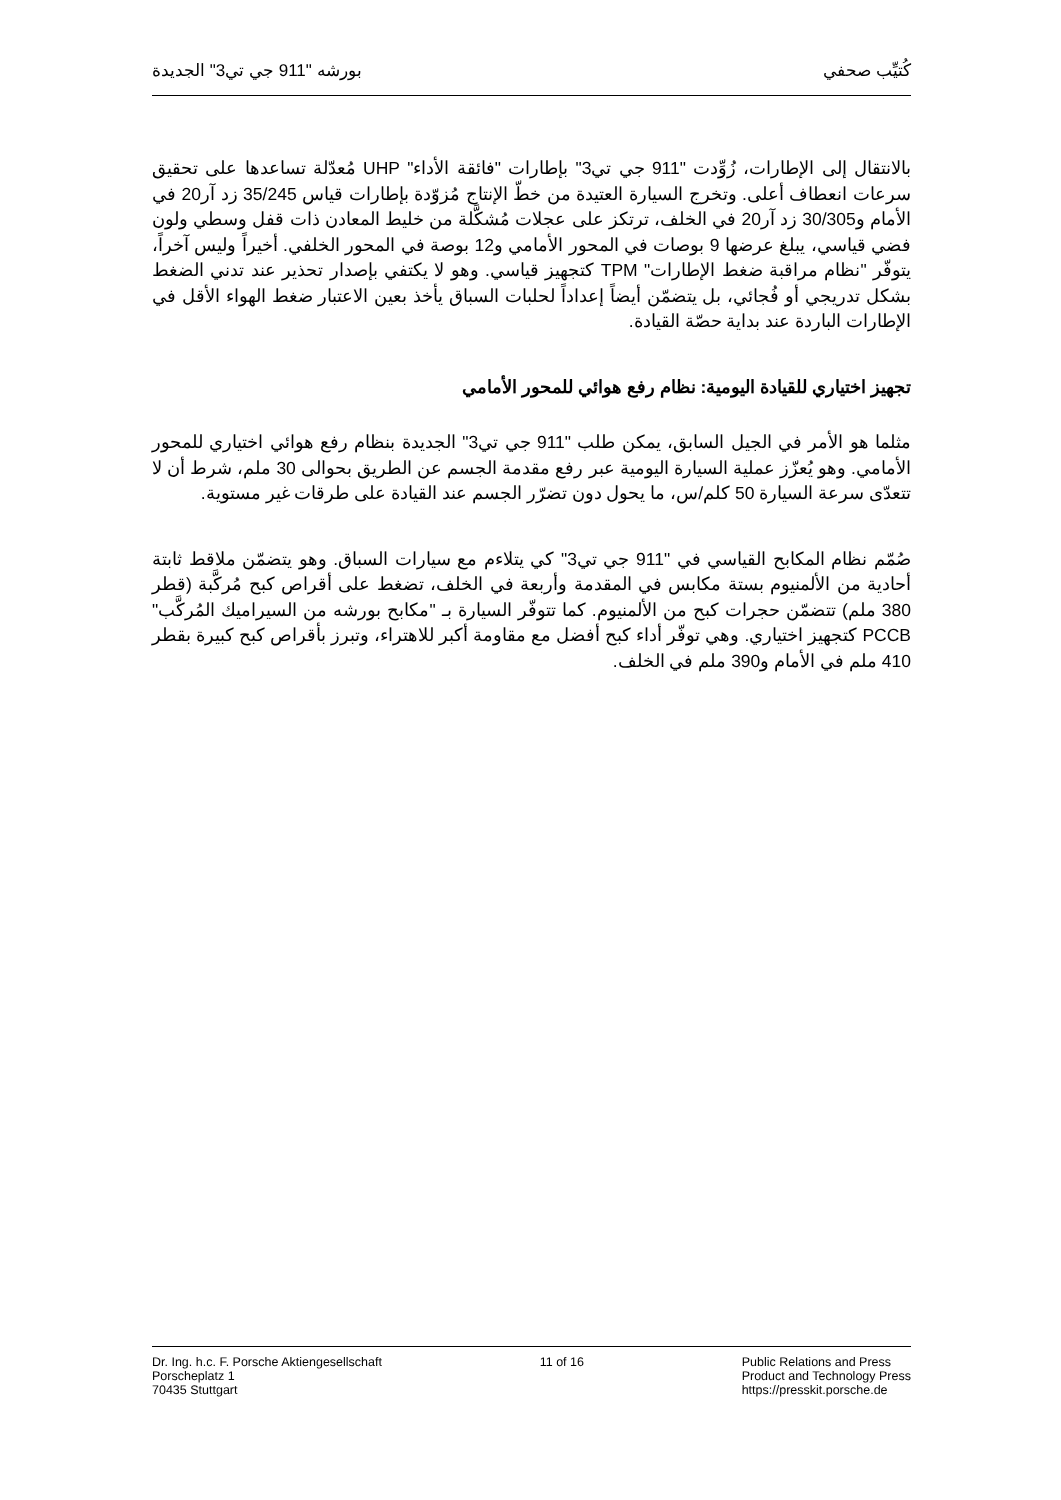كُتيِّب صحفي بورشه "911 جي تي3" الجديدة
بالانتقال إلى الإطارات، زُوِّدت "911 جي تي3" بإطارات "فائقة الأداء" UHP مُعدّلة تساعدها على تحقيق سرعات انعطاف أعلى. وتخرج السيارة العتيدة من خطّ الإنتاج مُزوّدة بإطارات قياس 35/245 زد آر20 في الأمام و30/305 زد آر20 في الخلف، ترتكز على عجلات مُشكَّلة من خليط المعادن ذات قفل وسطي ولون فضي قياسي، يبلغ عرضها 9 بوصات في المحور الأمامي و12 بوصة في المحور الخلفي. أخيراً وليس آخراً، يتوفّر "نظام مراقبة ضغط الإطارات" TPM كتجهيز قياسي. وهو لا يكتفي بإصدار تحذير عند تدني الضغط بشكل تدريجي أو فُجائي، بل يتضمّن أيضاً إعداداً لحلبات السباق يأخذ بعين الاعتبار ضغط الهواء الأقل في الإطارات الباردة عند بداية حصّة القيادة.
تجهيز اختياري للقيادة اليومية: نظام رفع هوائي للمحور الأمامي
مثلما هو الأمر في الجيل السابق، يمكن طلب "911 جي تي3" الجديدة بنظام رفع هوائي اختياري للمحور الأمامي. وهو يُعزّز عملية السيارة اليومية عبر رفع مقدمة الجسم عن الطريق بحوالى 30 ملم، شرط أن لا تتعدّى سرعة السيارة 50 كلم/س، ما يحول دون تضرّر الجسم عند القيادة على طرقات غير مستوية.
صُمّم نظام المكابح القياسي في "911 جي تي3" كي يتلاءم مع سيارات السباق. وهو يتضمّن ملاقط ثابتة أحادية من الألمنيوم بستة مكابس في المقدمة وأربعة في الخلف، تضغط على أقراص كبح مُركَّبة (قطر 380 ملم) تتضمّن حجرات كبح من الألمنيوم. كما تتوفّر السيارة بـ "مكابح بورشه من السيراميك المُركَّب" PCCB كتجهيز اختياري. وهي توفّر أداء كبح أفضل مع مقاومة أكبر للاهتراء، وتبرز بأقراص كبح كبيرة بقطر 410 ملم في الأمام و390 ملم في الخلف.
Dr. Ing. h.c. F. Porsche Aktiengesellschaft
Porscheplatz 1
70435 Stuttgart
11 of 16 Public Relations and Press
Product and Technology Press
https://presskit.porsche.de